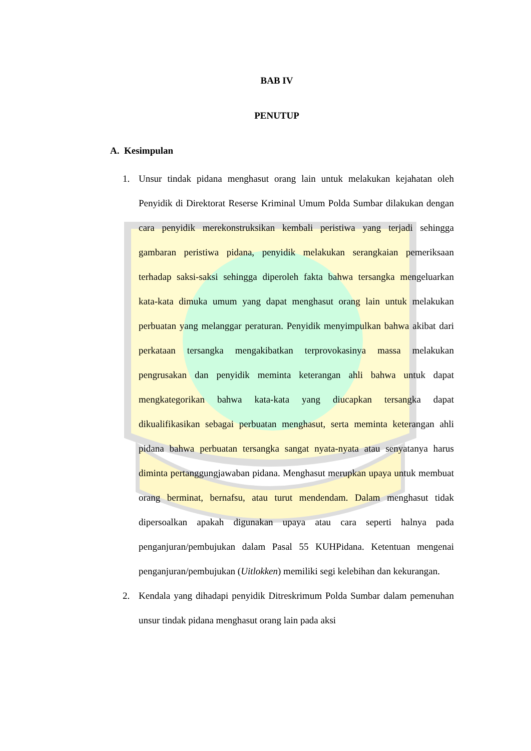BAB IV
PENUTUP
A. Kesimpulan
1. Unsur tindak pidana menghasut orang lain untuk melakukan kejahatan oleh Penyidik di Direktorat Reserse Kriminal Umum Polda Sumbar dilakukan dengan cara penyidik merekonstruksikan kembali peristiwa yang terjadi sehingga gambaran peristiwa pidana, penyidik melakukan serangkaian pemeriksaan terhadap saksi-saksi sehingga diperoleh fakta bahwa tersangka mengeluarkan kata-kata dimuka umum yang dapat menghasut orang lain untuk melakukan perbuatan yang melanggar peraturan. Penyidik menyimpulkan bahwa akibat dari perkataan tersangka mengakibatkan terprovokasinya massa melakukan pengrusakan dan penyidik meminta keterangan ahli bahwa untuk dapat mengkategorikan bahwa kata-kata yang diucapkan tersangka dapat dikualifikasikan sebagai perbuatan menghasut, serta meminta keterangan ahli pidana bahwa perbuatan tersangka sangat nyata-nyata atau senyatanya harus diminta pertanggungjawaban pidana. Menghasut merupkan upaya untuk membuat orang berminat, bernafsu, atau turut mendendam. Dalam menghasut tidak dipersoalkan apakah digunakan upaya atau cara seperti halnya pada penganjuran/pembujukan dalam Pasal 55 KUHPidana. Ketentuan mengenai penganjuran/pembujukan (Uitlokken) memiliki segi kelebihan dan kekurangan.
2. Kendala yang dihadapi penyidik Ditreskrimum Polda Sumbar dalam pemenuhan unsur tindak pidana menghasut orang lain pada aksi